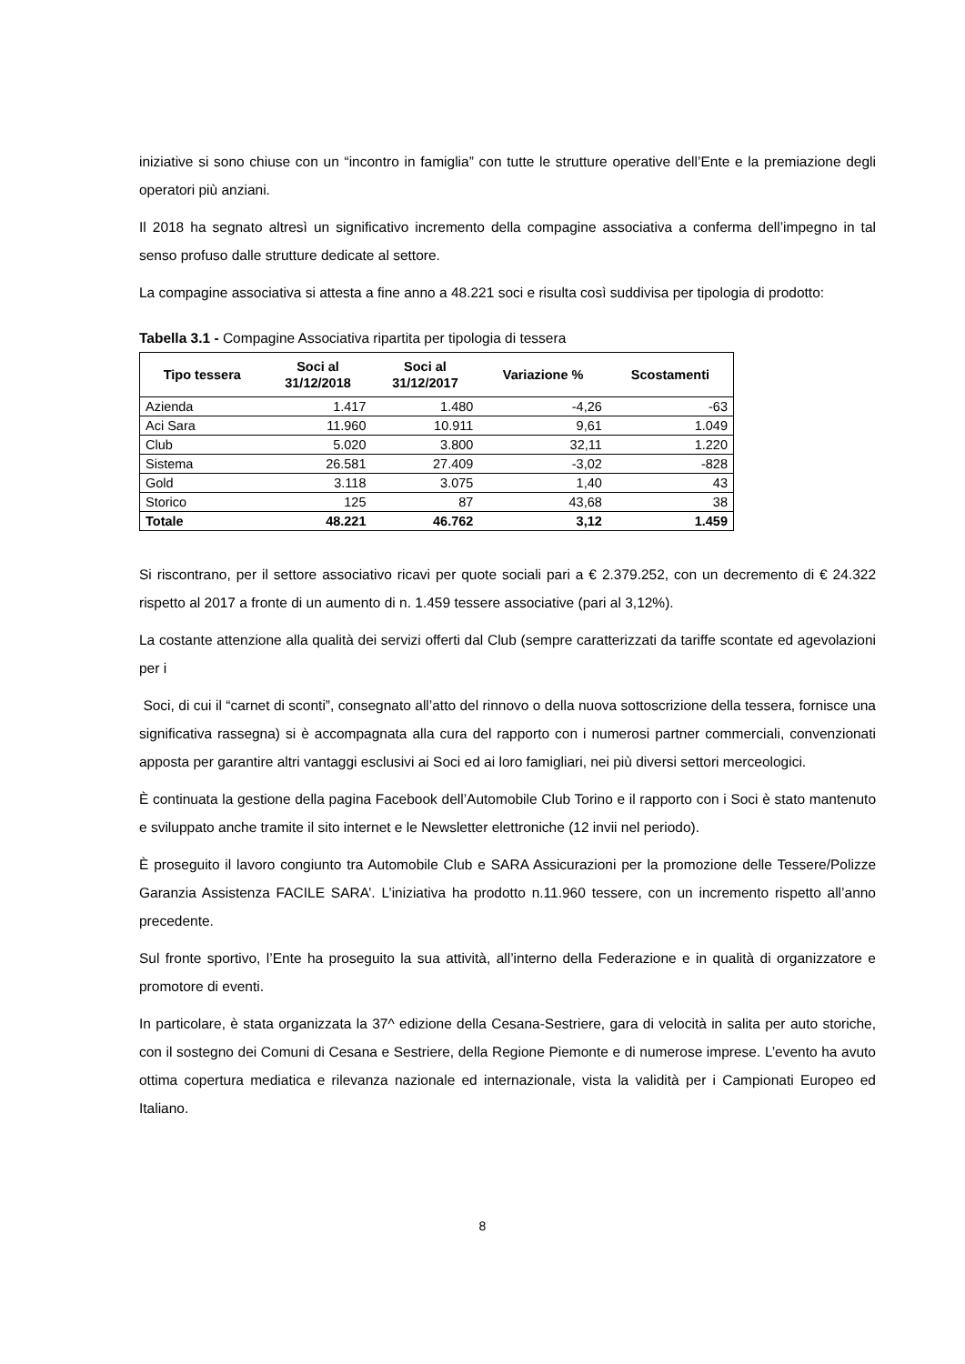iniziative si sono chiuse con un “incontro in famiglia” con tutte le strutture operative dell’Ente e la premiazione degli operatori più anziani.
Il 2018 ha segnato altresì un significativo incremento della compagine associativa a conferma dell’impegno in tal senso profuso dalle strutture dedicate al settore.
La compagine associativa si attesta a fine anno a 48.221 soci e risulta così suddivisa per tipologia di prodotto:
Tabella 3.1 - Compagine Associativa ripartita per tipologia di tessera
| Tipo tessera | Soci al 31/12/2018 | Soci al 31/12/2017 | Variazione % | Scostamenti |
| --- | --- | --- | --- | --- |
| Azienda | 1.417 | 1.480 | -4,26 | -63 |
| Aci Sara | 11.960 | 10.911 | 9,61 | 1.049 |
| Club | 5.020 | 3.800 | 32,11 | 1.220 |
| Sistema | 26.581 | 27.409 | -3,02 | -828 |
| Gold | 3.118 | 3.075 | 1,40 | 43 |
| Storico | 125 | 87 | 43,68 | 38 |
| Totale | 48.221 | 46.762 | 3,12 | 1.459 |
Si riscontrano, per il settore associativo ricavi per quote sociali pari a € 2.379.252, con un decremento di € 24.322 rispetto al 2017 a fronte di un aumento di n. 1.459 tessere associative (pari al 3,12%).
La costante attenzione alla qualità dei servizi offerti dal Club (sempre caratterizzati da tariffe scontate ed agevolazioni per i
Soci, di cui il “carnet di sconti”, consegnato all’atto del rinnovo o della nuova sottoscrizione della tessera, fornisce una significativa rassegna) si è accompagnata alla cura del rapporto con i numerosi partner commerciali, convenzionati apposta per garantire altri vantaggi esclusivi ai Soci ed ai loro famigliari, nei più diversi settori merceologici.
È continuata la gestione della pagina Facebook dell’Automobile Club Torino e il rapporto con i Soci è stato mantenuto e sviluppato anche tramite il sito internet e le Newsletter elettroniche (12 invii nel periodo).
È proseguito il lavoro congiunto tra Automobile Club e SARA Assicurazioni per la promozione delle Tessere/Polizze Garanzia Assistenza FACILE SARA’. L’iniziativa ha prodotto n.11.960 tessere, con un incremento rispetto all’anno precedente.
Sul fronte sportivo, l’Ente ha proseguito la sua attività, all’interno della Federazione e in qualità di organizzatore e promotore di eventi.
In particolare, è stata organizzata la 37^ edizione della Cesana-Sestriere, gara di velocità in salita per auto storiche, con il sostegno dei Comuni di Cesana e Sestriere, della Regione Piemonte e di numerose imprese. L’evento ha avuto ottima copertura mediatica e rilevanza nazionale ed internazionale, vista la validità per i Campionati Europeo ed Italiano.
8